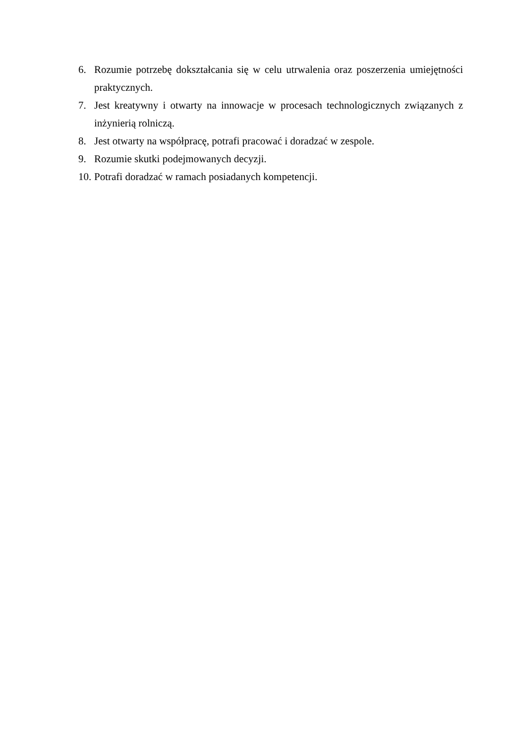6. Rozumie potrzebę dokształcania się w celu utrwalenia oraz poszerzenia umiejętności praktycznych.
7. Jest kreatywny i otwarty na innowacje w procesach technologicznych związanych z inżynierią rolniczą.
8. Jest otwarty na współpracę, potrafi pracować i doradzać w zespole.
9. Rozumie skutki podejmowanych decyzji.
10. Potrafi doradzać w ramach posiadanych kompetencji.